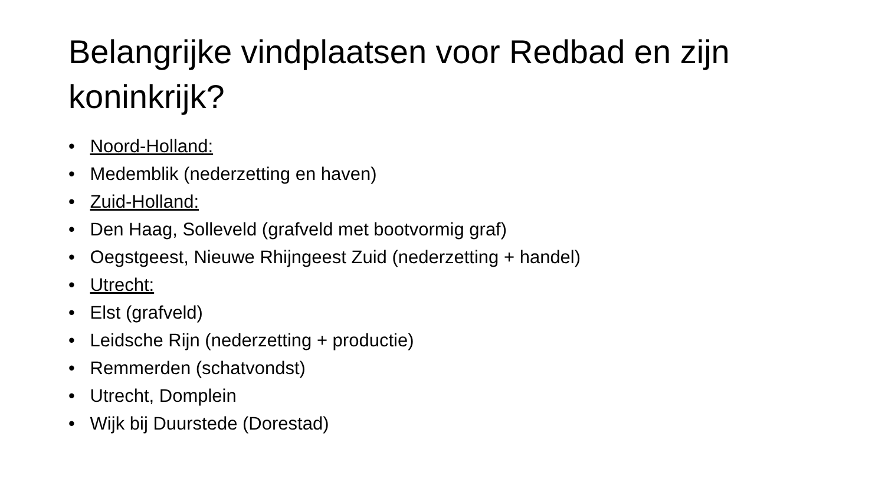Belangrijke vindplaatsen voor Redbad en zijn koninkrijk?
• Noord-Holland:
• Medemblik (nederzetting en haven)
• Zuid-Holland:
• Den Haag, Solleveld (grafveld met bootvormig graf)
• Oegstgeest, Nieuwe Rhijngeest Zuid (nederzetting + handel)
• Utrecht:
• Elst (grafveld)
• Leidsche Rijn (nederzetting + productie)
• Remmerden (schatvondst)
• Utrecht, Domplein
• Wijk bij Duurstede (Dorestad)